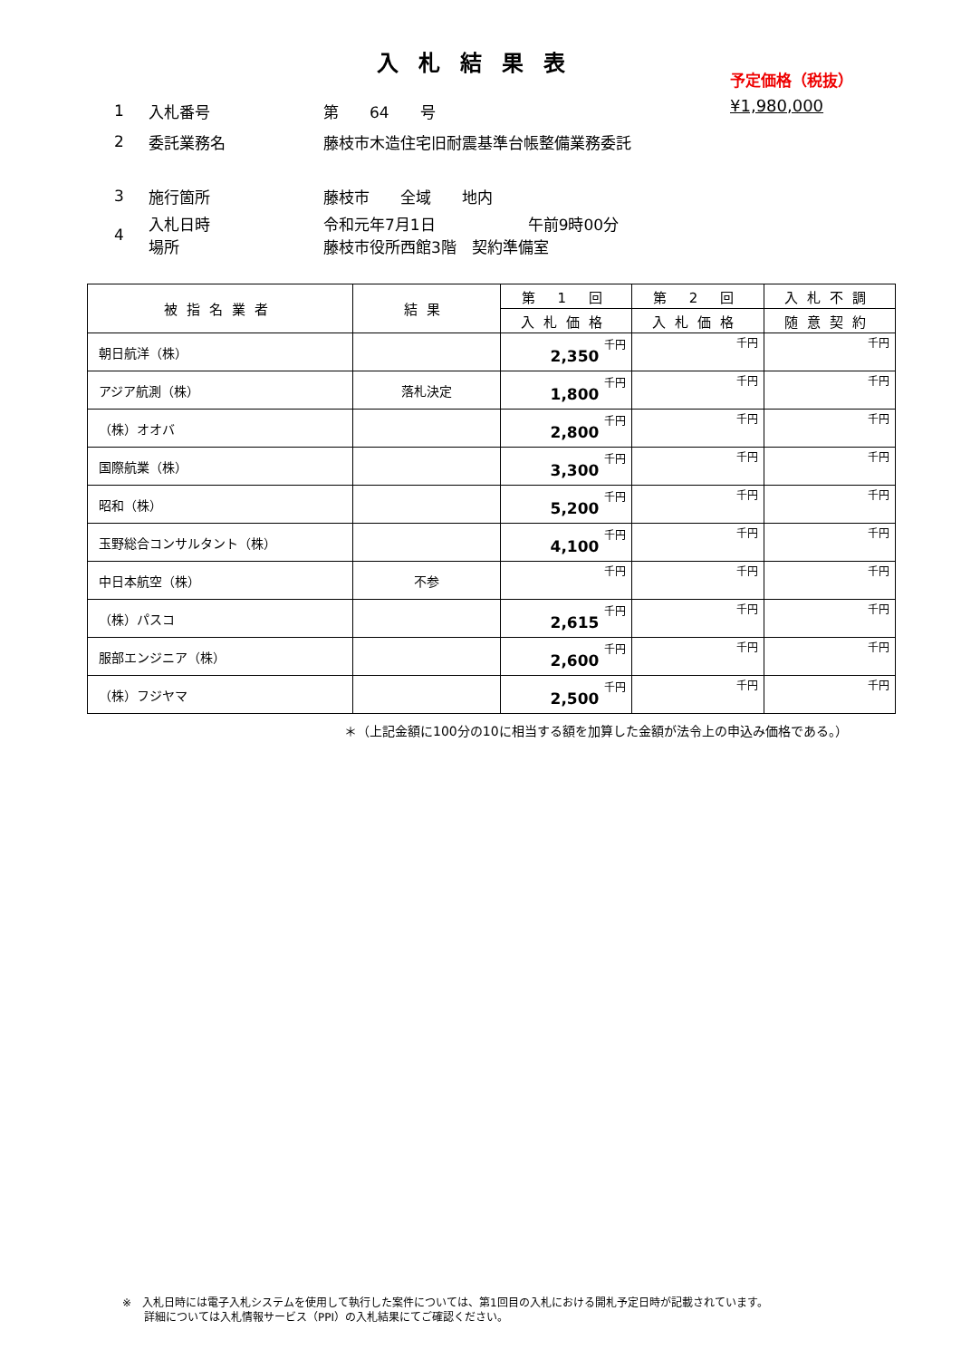入札結果表
予定価格（税抜）
¥1,980,000
1 入札番号 第　　64　　号
2 委託業務名 藤枝市木造住宅旧耐震基準台帳整備業務委託
3 施行箇所 藤枝市　　全域　　地内
4 入札日時
場所 令和元年7月1日　　　　　　午前9時00分
藤枝市役所西館3階　契約準備室
| 被指名業者 | 結果 | 第 1 回 | 第 2 回 | 入札不調 |
| --- | --- | --- | --- | --- |
| | | 入札価格 | 入札価格 | 随意契約 |
| 朝日航洋（株） | | 2,350 千円 | 千円 | 千円 |
| アジア航測（株） | 落札決定 | 1,800 千円 | 千円 | 千円 |
| （株）オオバ | | 2,800 千円 | 千円 | 千円 |
| 国際航業（株） | | 3,300 千円 | 千円 | 千円 |
| 昭和（株） | | 5,200 千円 | 千円 | 千円 |
| 玉野総合コンサルタント（株） | | 4,100 千円 | 千円 | 千円 |
| 中日本航空（株） | 不参 | 千円 | 千円 | 千円 |
| （株）パスコ | | 2,615 千円 | 千円 | 千円 |
| 服部エンジニア（株） | | 2,600 千円 | 千円 | 千円 |
| （株）フジヤマ | | 2,500 千円 | 千円 | 千円 |
＊（上記金額に100分の10に相当する額を加算した金額が法令上の申込み価格である。）
※　入札日時には電子入札システムを使用して執行した案件については、第1回目の入札における開札予定日時が記載されています。
　　詳細については入札情報サービス（PPI）の入札結果にてご確認ください。